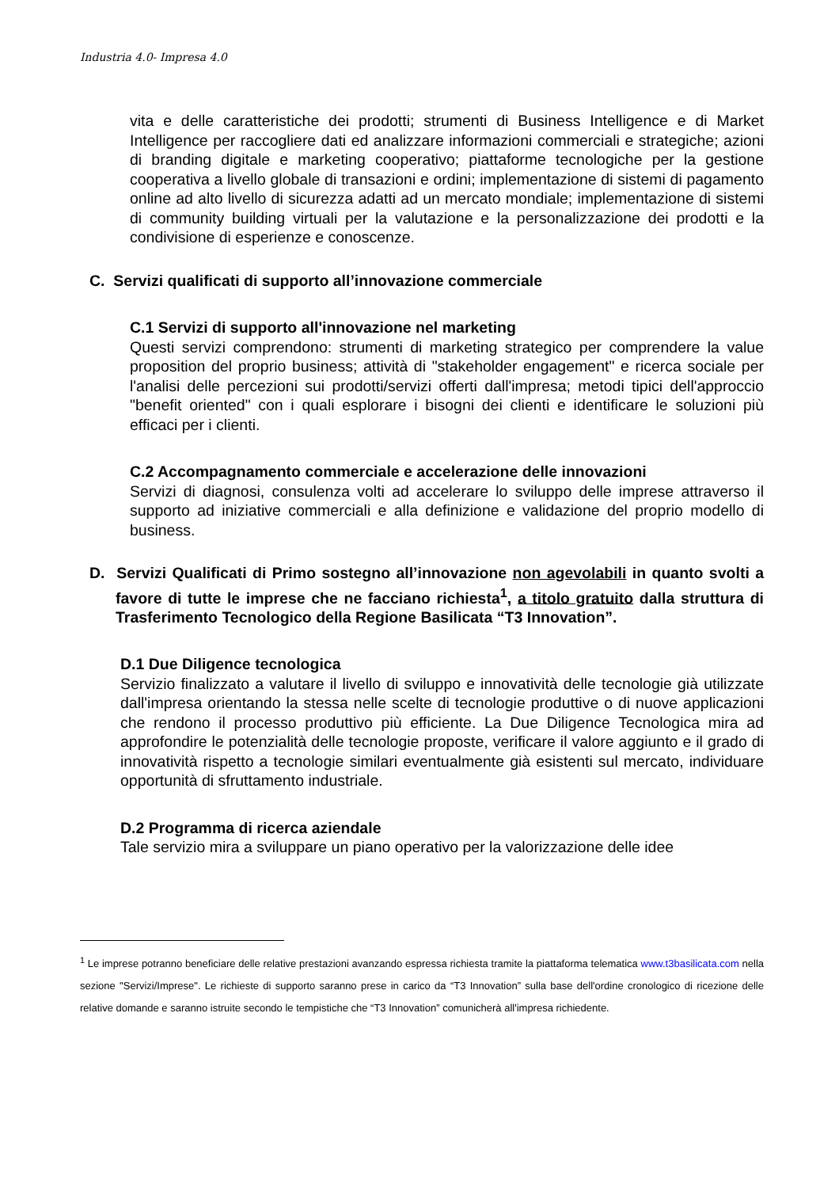Industria 4.0- Impresa 4.0
vita e delle caratteristiche dei prodotti; strumenti di Business Intelligence e di Market Intelligence per raccogliere dati ed analizzare informazioni commerciali e strategiche; azioni di branding digitale e marketing cooperativo; piattaforme tecnologiche per la gestione cooperativa a livello globale di transazioni e ordini; implementazione di sistemi di pagamento online ad alto livello di sicurezza adatti ad un mercato mondiale; implementazione di sistemi di community building virtuali per la valutazione e la personalizzazione dei prodotti e la condivisione di esperienze e conoscenze.
C. Servizi qualificati di supporto all’innovazione commerciale
C.1 Servizi di supporto all'innovazione nel marketing
Questi servizi comprendono: strumenti di marketing strategico per comprendere la value proposition del proprio business; attività di "stakeholder engagement" e ricerca sociale per l'analisi delle percezioni sui prodotti/servizi offerti dall'impresa; metodi tipici dell'approccio "benefit oriented" con i quali esplorare i bisogni dei clienti e identificare le soluzioni più efficaci per i clienti.
C.2 Accompagnamento commerciale e accelerazione delle innovazioni
Servizi di diagnosi, consulenza volti ad accelerare lo sviluppo delle imprese attraverso il supporto ad iniziative commerciali e alla definizione e validazione del proprio modello di business.
D. Servizi Qualificati di Primo sostegno all’innovazione non agevolabili in quanto svolti a favore di tutte le imprese che ne facciano richiesta<sup>1</sup>, a titolo gratuito dalla struttura di Trasferimento Tecnologico della Regione Basilicata “T3 Innovation”.
D.1 Due Diligence tecnologica
Servizio finalizzato a valutare il livello di sviluppo e innovatività delle tecnologie già utilizzate dall'impresa orientando la stessa nelle scelte di tecnologie produttive o di nuove applicazioni che rendono il processo produttivo più efficiente. La Due Diligence Tecnologica mira ad approfondire le potenzialità delle tecnologie proposte, verificare il valore aggiunto e il grado di innovatività rispetto a tecnologie similari eventualmente già esistenti sul mercato, individuare opportunità di sfruttamento industriale.
D.2 Programma di ricerca aziendale
Tale servizio mira a sviluppare un piano operativo per la valorizzazione delle idee
<sup>1</sup> Le imprese potranno beneficiare delle relative prestazioni avanzando espressa richiesta tramite la piattaforma telematica www.t3basilicata.com nella sezione "Servizi/Imprese". Le richieste di supporto saranno prese in carico da “T3 Innovation” sulla base dell'ordine cronologico di ricezione delle relative domande e saranno istruite secondo le tempistiche che “T3 Innovation” comunicherà all'impresa richiedente.